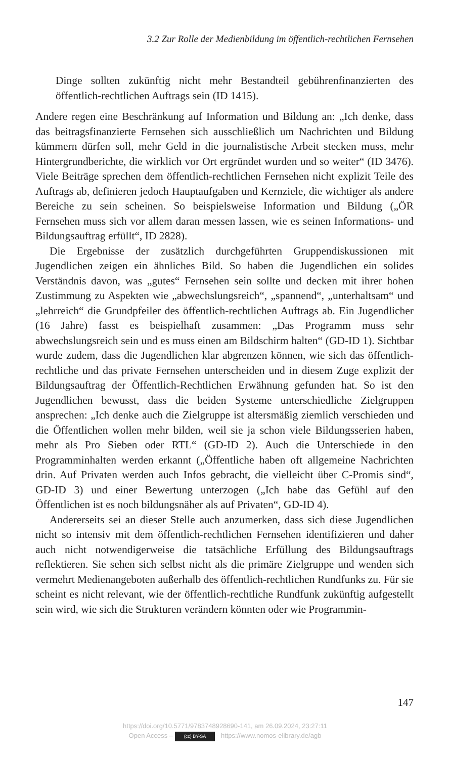3.2 Zur Rolle der Medienbildung im öffentlich-rechtlichen Fernsehen
Dinge sollten zukünftig nicht mehr Bestandteil gebührenfinanzierten des öffentlich-rechtlichen Auftrags sein (ID 1415).
Andere regen eine Beschränkung auf Information und Bildung an: „Ich denke, dass das beitragsfinanzierte Fernsehen sich ausschließlich um Nachrichten und Bildung kümmern dürfen soll, mehr Geld in die journalistische Arbeit stecken muss, mehr Hintergrundberichte, die wirklich vor Ort ergründet wurden und so weiter“ (ID 3476). Viele Beiträge sprechen dem öffentlich-rechtlichen Fernsehen nicht explizit Teile des Auftrags ab, definieren jedoch Hauptaufgaben und Kernziele, die wichtiger als andere Bereiche zu sein scheinen. So beispielsweise Information und Bildung („ÖR Fernsehen muss sich vor allem daran messen lassen, wie es seinen Informations- und Bildungsauftrag erfüllt“, ID 2828).
Die Ergebnisse der zusätzlich durchgeführten Gruppendiskussionen mit Jugendlichen zeigen ein ähnliches Bild. So haben die Jugendlichen ein solides Verständnis davon, was „gutes“ Fernsehen sein sollte und decken mit ihrer hohen Zustimmung zu Aspekten wie „abwechslungsreich“, „spannend“, „unterhaltsam“ und „lehrreich“ die Grundpfeiler des öffentlich-rechtlichen Auftrags ab. Ein Jugendlicher (16 Jahre) fasst es beispielhaft zusammen: „Das Programm muss sehr abwechslungsreich sein und es muss einen am Bildschirm halten“ (GD-ID 1). Sichtbar wurde zudem, dass die Jugendlichen klar abgrenzen können, wie sich das öffentlich-rechtliche und das private Fernsehen unterscheiden und in diesem Zuge explizit der Bildungsauftrag der Öffentlich-Rechtlichen Erwähnung gefunden hat. So ist den Jugendlichen bewusst, dass die beiden Systeme unterschiedliche Zielgruppen ansprechen: „Ich denke auch die Zielgruppe ist altersmäßig ziemlich verschieden und die Öffentlichen wollen mehr bilden, weil sie ja schon viele Bildungsserien haben, mehr als Pro Sieben oder RTL“ (GD-ID 2). Auch die Unterschiede in den Programminhalten werden erkannt („Öffentliche haben oft allgemeine Nachrichten drin. Auf Privaten werden auch Infos gebracht, die vielleicht über C-Promis sind“, GD-ID 3) und einer Bewertung unterzogen („Ich habe das Gefühl auf den Öffentlichen ist es noch bildungsnäher als auf Privaten“, GD-ID 4).
Andererseits sei an dieser Stelle auch anzumerken, dass sich diese Jugendlichen nicht so intensiv mit dem öffentlich-rechtlichen Fernsehen identifizieren und daher auch nicht notwendigerweise die tatsächliche Erfüllung des Bildungsauftrags reflektieren. Sie sehen sich selbst nicht als die primäre Zielgruppe und wenden sich vermehrt Medienangeboten außerhalb des öffentlich-rechtlichen Rundfunks zu. Für sie scheint es nicht relevant, wie der öffentlich-rechtliche Rundfunk zukünftig aufgestellt sein wird, wie sich die Strukturen verändern könnten oder wie Programmin-
147
https://doi.org/10.5771/9783748928690-141, am 26.09.2024, 23:27:11
Open Access – (cc) BY-SA - https://www.nomos-elibrary.de/agb